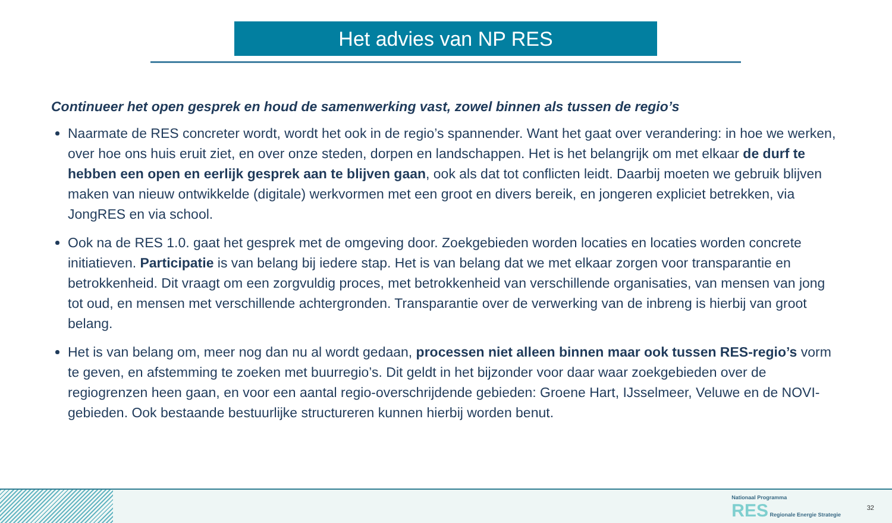Het advies van NP RES
Continueer het open gesprek en houd de samenwerking vast, zowel binnen als tussen de regio’s
Naarmate de RES concreter wordt, wordt het ook in de regio’s spannender. Want het gaat over verandering: in hoe we werken, over hoe ons huis eruit ziet, en over onze steden, dorpen en landschappen. Het is het belangrijk om met elkaar de durf te hebben een open en eerlijk gesprek aan te blijven gaan, ook als dat tot conflicten leidt. Daarbij moeten we gebruik blijven maken van nieuw ontwikkelde (digitale) werkvormen met een groot en divers bereik, en jongeren expliciet betrekken, via JongRES en via school.
Ook na de RES 1.0. gaat het gesprek met de omgeving door. Zoekgebieden worden locaties en locaties worden concrete initiatieven. Participatie is van belang bij iedere stap. Het is van belang dat we met elkaar zorgen voor transparantie en betrokkenheid. Dit vraagt om een zorgvuldig proces, met betrokkenheid van verschillende organisaties, van mensen van jong tot oud, en mensen met verschillende achtergronden. Transparantie over de verwerking van de inbreng is hierbij van groot belang.
Het is van belang om, meer nog dan nu al wordt gedaan, processen niet alleen binnen maar ook tussen RES-regio’s vorm te geven, en afstemming te zoeken met buurregio’s. Dit geldt in het bijzonder voor daar waar zoekgebieden over de regiogrenzen heen gaan, en voor een aantal regio-overschrijdende gebieden: Groene Hart, IJsselmeer, Veluwe en de NOVI-gebieden. Ook bestaande bestuurlijke structureren kunnen hierbij worden benut.
Nationaal Programma
RES Regionale Energie Strategie
32